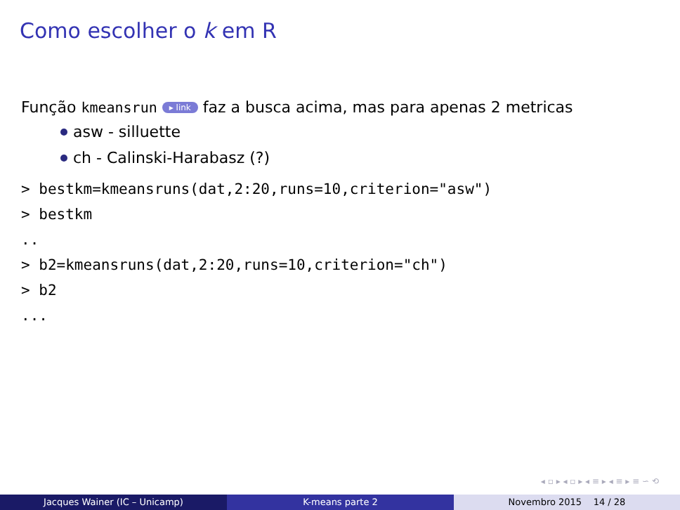Como escolher o k em R
Função kmeansrun ▸ link faz a busca acima, mas para apenas 2 metricas
asw - silluette
ch - Calinski-Harabasz (?)
> bestkm=kmeansruns(dat,2:20,runs=10,criterion="asw")
> bestkm
..
> b2=kmeansruns(dat,2:20,runs=10,criterion="ch")
> b2
...
◂ ▫ ▸ ◂ ▫ ▸ ◂ ≡ ▸ ◂ ≡ ▸ ≡ ∽ ⟲
Jacques Wainer (IC – Unicamp) K-means parte 2 Novembro 2015 14 / 28